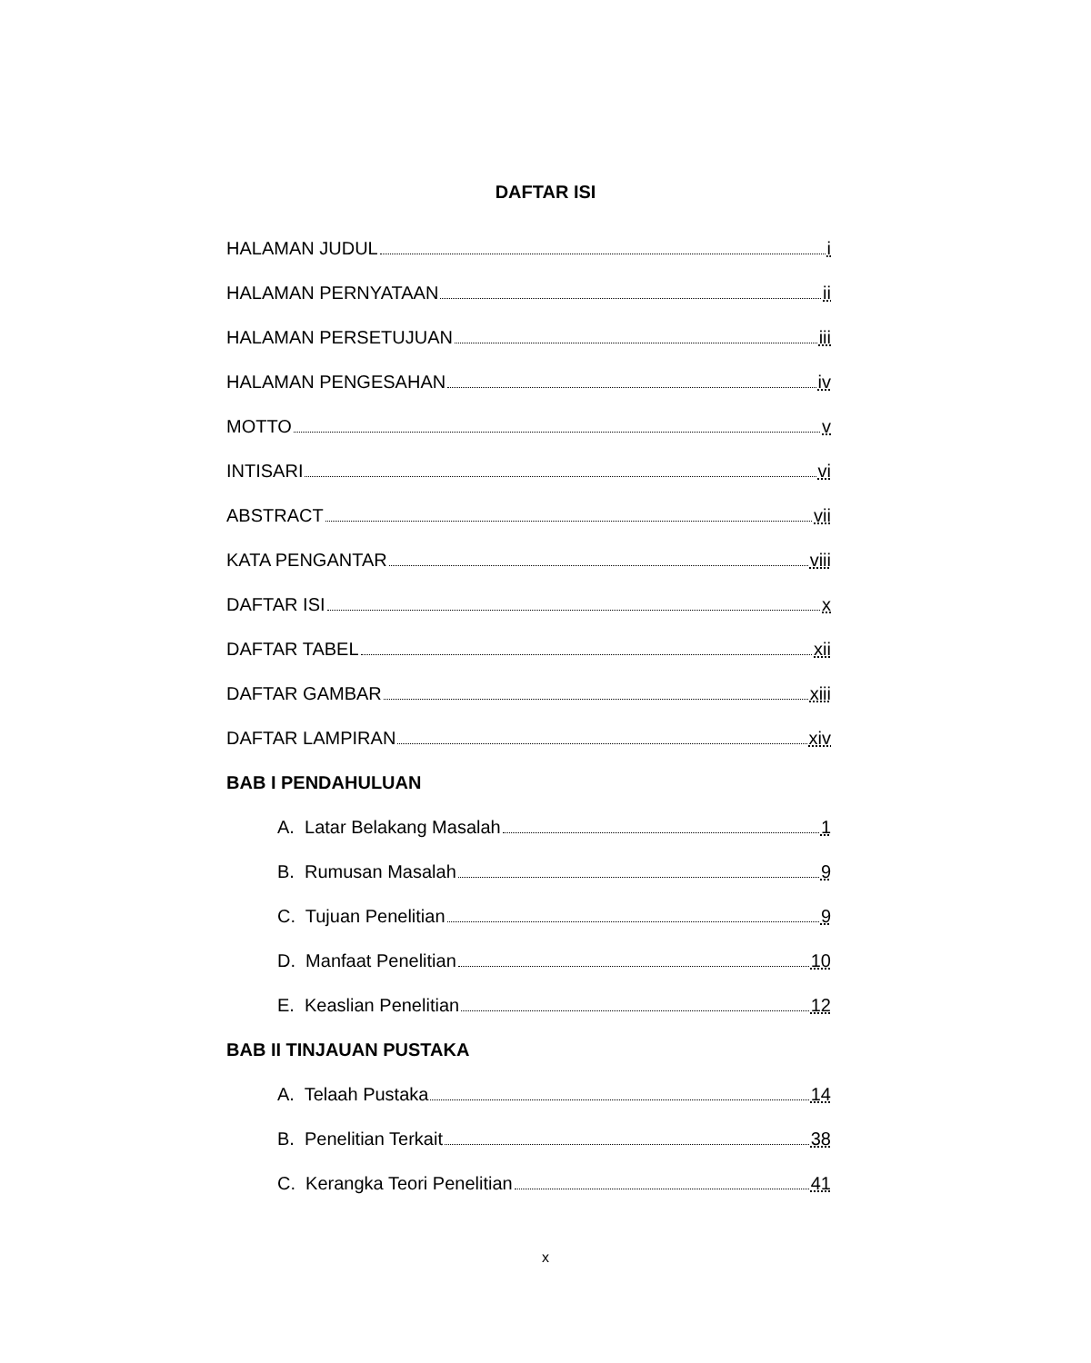DAFTAR ISI
HALAMAN JUDUL i
HALAMAN PERNYATAAN ii
HALAMAN PERSETUJUAN iii
HALAMAN PENGESAHAN iv
MOTTO v
INTISARI vi
ABSTRACT vii
KATA PENGANTAR viii
DAFTAR ISI x
DAFTAR TABEL xii
DAFTAR GAMBAR xiii
DAFTAR LAMPIRAN xiv
BAB I PENDAHULUAN
A. Latar Belakang Masalah 1
B. Rumusan Masalah 9
C. Tujuan Penelitian 9
D. Manfaat Penelitian 10
E. Keaslian Penelitian 12
BAB II TINJAUAN PUSTAKA
A. Telaah Pustaka 14
B. Penelitian Terkait 38
C. Kerangka Teori Penelitian 41
x